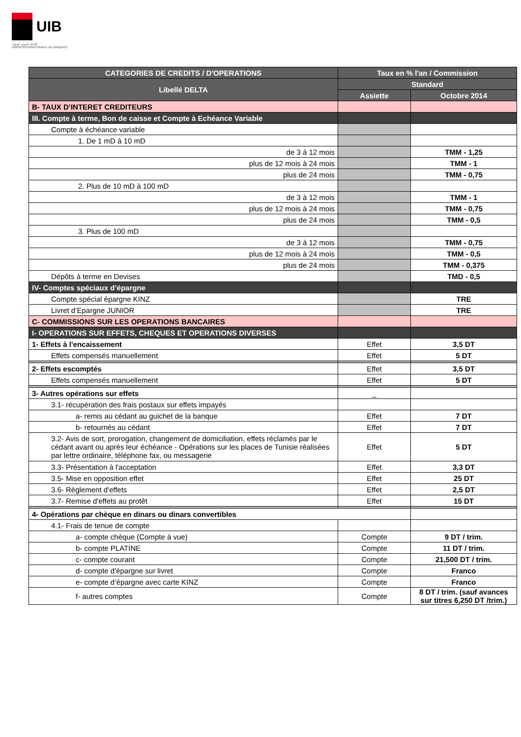UIB
الإتحاد الدولي للبنوك
UNION INTERNATIONALE DE BANQUES
| CATEGORIES DE CREDITS / D'OPERATIONS | Taux en % l'an / Commission | |
| --- | --- | --- |
| Libellé DELTA | Standard | |
| | Assiette | Octobre 2014 |
| B- TAUX D’INTERET CREDITEURS | | |
| III. Compte à terme, Bon de caisse et Compte à Echéance Variable | | |
| Compte à échéance variable | | |
| 1. De 1 mD à 10 mD | | |
| de 3 à 12 mois | | TMM - 1,25 |
| plus de 12 mois à 24 mois | | TMM - 1 |
| plus de 24 mois | | TMM - 0,75 |
| 2. Plus de 10 mD à 100 mD | | |
| de 3 à 12 mois | | TMM - 1 |
| plus de 12 mois à 24 mois | | TMM - 0,75 |
| plus de 24 mois | | TMM - 0,5 |
| 3. Plus de 100 mD | | |
| de 3 à 12 mois | | TMM - 0,75 |
| plus de 12 mois à 24 mois | | TMM - 0,5 |
| plus de 24 mois | | TMM - 0,375 |
| Dépôts à terme en Devises | | TMD - 0,5 |
| IV- Comptes spéciaux d’épargne | | |
| Compte spécial épargne KINZ | | TRE |
| Livret d’Epargne JUNIOR | | TRE |
| C- COMMISSIONS SUR LES OPERATIONS BANCAIRES | | |
| I- OPERATIONS SUR EFFETS, CHEQUES ET OPERATIONS DIVERSES | | |
| 1- Effets à l'encaissement | Effet | 3,5 DT |
| Effets compensés manuellement | Effet | 5 DT |
| 2- Effets escomptés | Effet | 3,5 DT |
| Effets compensés manuellement | Effet | 5 DT |
| 3- Autres opérations sur effets | _ | |
| 3.1- récupération des frais postaux sur effets impayés | | |
| a- remis au cédant au guichet de la banque | Effet | 7 DT |
| b- retournés au cédant | Effet | 7 DT |
| 3.2- Avis de sort, prorogation, changement de domiciliation, effets réclamés par le cédant avant ou après leur échéance - Opérations sur les places de Tunisie réalisées par lettre ordinaire, téléphone fax, ou messagerie | Effet | 5 DT |
| 3.3- Présentation à l'acceptation | Effet | 3,3 DT |
| 3.5- Mise en opposition effet | Effet | 25 DT |
| 3.6- Règlement d'effets | Effet | 2,5 DT |
| 3.7- Remise d'effets au protêt | Effet | 15 DT |
| 4- Opérations par chèque en dinars ou dinars convertibles | | |
| 4.1- Frais de tenue de compte | | |
| a- compte chèque (Compte à vue) | Compte | 9 DT / trim. |
| b- compte PLATINE | Compte | 11 DT / trim. |
| c- compte courant | Compte | 21,500 DT / trim. |
| d- compte d'épargne sur livret | Compte | Franco |
| e- compte d’épargne avec carte KINZ | Compte | Franco |
| f- autres comptes | Compte | 8 DT / trim. (sauf avances sur titres 6,250 DT /trim.) |